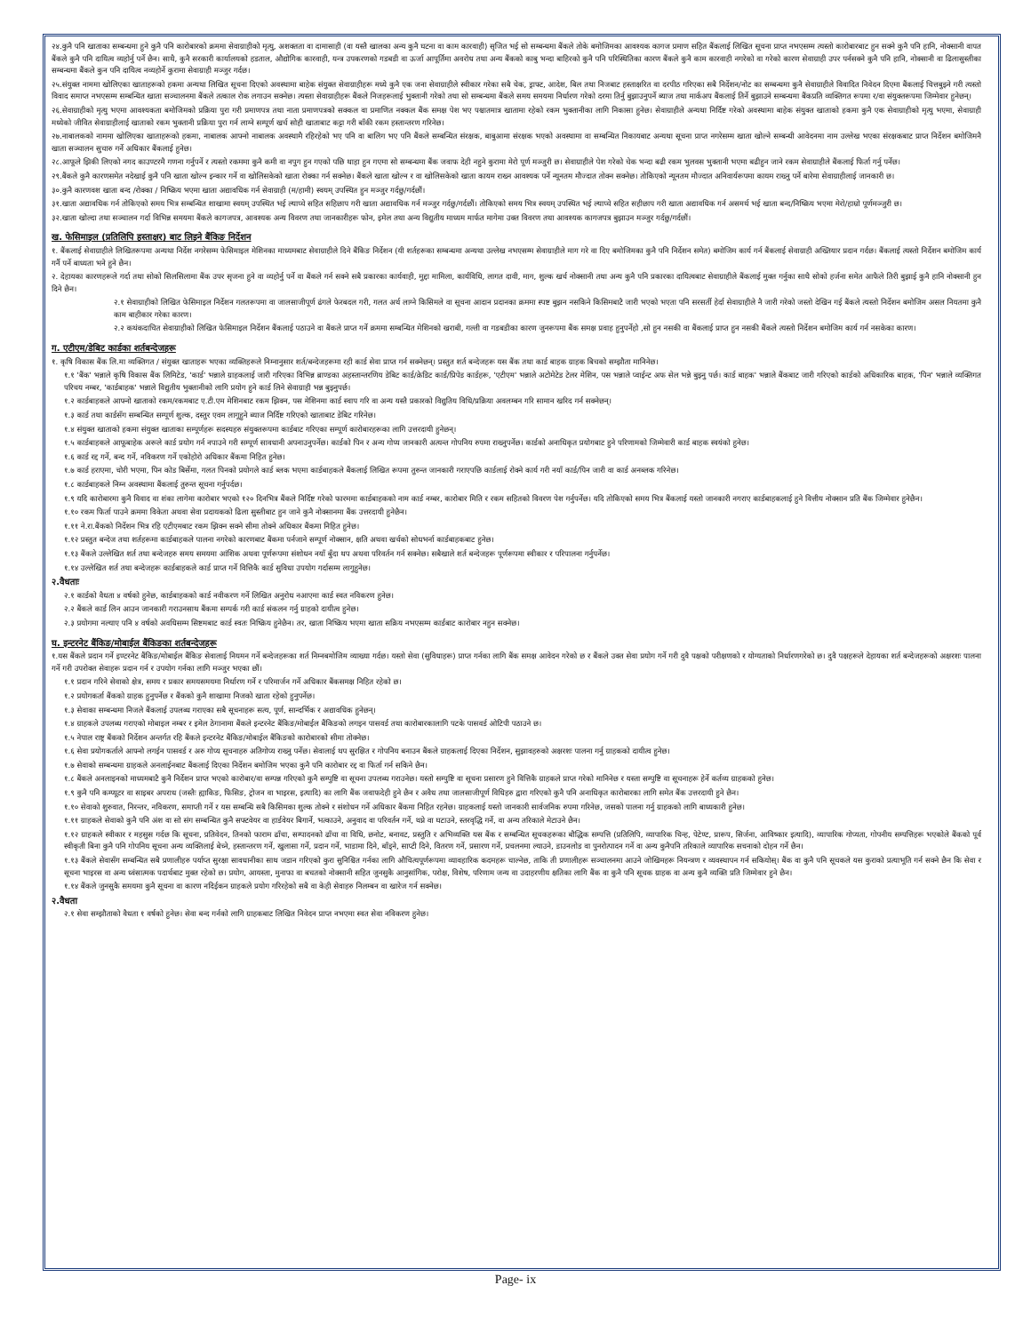२४.कुनै पनि खाताका सम्बन्धमा हुने कुनै पनि कारोबारको क्रममा सेवाग्राहीको मृत्यु, अशक्तता वा दामासाही (वा यस्तै खालका अन्य कुनै घटना वा काम कारवाही) सृजित भई सो सम्बन्धमा बैंकले तोके बमोजिमका आवश्यक कागज प्रमाण सहित बैंकलाई लिखित सूचना प्राप्त नभएसम्म त्यस्तो कारोबारबाट हुन सक्ने कुनै पनि हानि, नोक्सानी वापत बैंकले कुनै पनि दायित्व व्यहोर्नु पर्ने छैन। साथै, कुनै सरकारी कार्यालयको हडताल, औद्योगिक कारवाही, यन्त्र उपकरणको गडबडी वा ऊर्जा आपूर्तिमा अवरोध तथा अन्य बैंकको काबु भन्दा बाहिरको कुनै पनि परिस्थितिका कारण बैंकले कुनै काम कारवाही नगरेको वा गरेको कारण सेवाग्राही उपर पर्नसक्ने कुनै पनि हानि, नोक्सानी वा ढिलासुस्तीका सम्बन्धमा बैंकले कुन पनि दायित्व नव्यहोर्ने कुरामा सेवाग्राही मञ्जुर गर्दछ।
२५.संयुक्त नाममा खोलिएका खाताहरूको हकमा अन्यथा लिखित सूचना दिएको अवस्थामा बाहेक संयुक्त सेवाग्राहीहरू मध्ये कुनै एक जना सेवाग्राहीले स्वीकार गरेका सबै चेक, ड्राफ्ट, आदेश, बिल तथा निजबाट हस्ताक्षरित वा दरपीठ गरिएका सबै निर्देशन/नोट का सम्बन्धमा कुनै सेवाग्राहीले विवादित निवेदन दिएमा बैंकलाई चित्तबुझ्ने गरी त्यस्तो विवाद समाप्त नभएसम्म सम्बन्धित खाता सञ्चालनमा बैंकले तत्काल रोक लगाउन सक्नेछ। त्यस्ता सेवाग्राहीहरू बैंकले निजहरूलाई भुक्तानी गरेको तथा सो सम्बन्धमा बैंकले समय समयमा निर्धारण गरेको दरमा तिर्नु बुझाउनुपर्ने ब्याज तथा मार्कअप बैंकलाई तिर्ने बुझाउने सम्बन्धमा बैंकप्रति व्यक्तिगत रूपमा र/वा संयुक्तरूपमा जिम्मेवार हुनेछन्।
२६.सेवाग्राहीको मृत्यु भएमा आवश्यकता बमोजिमको प्रक्रिया पुरा गरी प्रमाणपत्र तथा नाता प्रमाणपत्रको सक्कल वा प्रमाणित नक्कल बैंक समक्ष पेश भए पश्चातमात्र खातामा रहेको रकम भुक्तानीका लागि निकासा हुनेछ। सेवाग्राहीले अन्यथा निर्दिष्ट गरेको अवस्थामा बाहेक संयुक्त खाताको हकमा कुनै एक सेवाग्राहीको मृत्यु भएमा, सेवाग्राही मध्येको जीवित सेवाग्राहीलाई खाताको रकम भुक्तानी प्रक्रिया पुरा गर्न लाग्ने सम्पूर्ण खर्च सोही खाताबाट कट्टा गरी बाँकी रकम हस्तान्तरण गरिनेछ।
२७.नाबालकको नाममा खोलिएका खाताहरूको हकमा, नाबालक आफ्नो नाबालक अवस्थामै रहिरहेको भए पनि वा बालिग भए पनि बैंकले सम्बन्धित संरक्षक, बाबुआमा संरक्षक भएको अवस्थामा वा सम्बन्धित निकायबाट अन्यथा सूचना प्राप्त नगरेसम्म खाता खोल्ने सम्बन्धी आवेदनमा नाम उल्लेख भएका संरक्षकबाट प्राप्त निर्देशन बमोजिमनै खाता सञ्चालन सुचारु गर्ने अधिकार बैंकलाई हुनेछ।
२८.आफूले झिकी लिएको नगद काउण्टरमै गणना गर्नुपर्ने र त्यस्तो रकममा कुनै कमी वा नपुग हुन गएको पछि थाहा हुन गएमा सो सम्बन्धमा बैंक जवाफ देही नहुने कुरामा मेरो पूर्ण मञ्जुरी छ। सेवाग्राहीले पेश गरेको चेक भन्दा बढी रकम भुलवस भुक्तानी भएमा बढीहुन जाने रकम सेवाग्राहीले बैंकलाई फिर्ता गर्नु पर्नेछ।
२९.बैंकले कुनै कारणसमेत नदेखाई कुनै पनि खाता खोल्न इन्कार गर्ने वा खोलिसकेको खाता रोक्का गर्न सक्नेछ। बैंकले खाता खोल्न र वा खोलिसकेको खाता कायम राख्न आवश्यक पर्ने न्यूनतम मौज्दात तोक्न सक्नेछ। तोकिएको न्यूनतम मौज्दात अनिवार्यरूपमा कायम राख्नु पर्ने बारेमा सेवाग्राहीलाई जानकारी छ।
३०.कुनै कारणवश खाता बन्द /रोक्का / निष्क्रिय भएमा खाता अद्यावधिक गर्न सेवाग्राही (म/हामी) स्वयम् उपस्थित हुन मञ्जुर गर्दछु/गर्दछौं।
३१.खाता अद्यावधिक गर्न तोकिएको समय भित्र सम्बन्धित शाखामा स्वयम् उपस्थित भई ल्याप्चे सहित सहिछाप गरी खाता अद्यावधिक गर्न मञ्जुर गर्दछु/गर्दछौं। तोकिएको समय भित्र स्वयम् उपस्थित भई ल्याप्चे सहित सहीछाप गरी खाता अद्यावधिक गर्न असमर्थ भई खाता बन्द/निष्क्रिय भएमा मेरो/हाम्रो पूर्णमञ्जुरी छ।
३२.खाता खोल्दा तथा सञ्चालन गर्दा विभिन्न समयमा बैंकले कागजपत्र, आवश्यक अन्य विवरण तथा जानकारीहरू फोन, इमेल तथा अन्य विद्युतीय माध्यम मार्फत मागेमा उक्त विवरण तथा आवश्यक कागजपत्र बुझाउन मञ्जुर गर्दछु/गर्दछौं।
ख. फेसिमाइल (प्रतिलिपि हस्ताक्षर) बाट लिइने बैंकिङ निर्देशन
१. बैंकलाई सेवाग्राहीले लिखितरूपमा अन्यथा निर्देश नगरेसम्म फेसिमाइल मेशिनका माध्यमबाट सेवाग्राहीले दिने बैंकिङ निर्देशन (यी शर्तहरूका सम्बन्धमा अन्यथा उल्लेख नभएसम्म सेवाग्राहीले माग गरे वा दिए बमोजिमका कुनै पनि निर्देशन समेत) बमोजिम कार्य गर्न बैंकलाई सेवाग्राही अख्तियार प्रदान गर्दछ। बैंकलाई त्यस्तो निर्देशन बमोजिम कार्य गर्नै पर्ने बाध्यता भने हुने छैन।
२. देहायका कारणहरूले गर्दा तथा सोको सिलसिलामा बैंक उपर सृजना हुने वा व्यहोर्नु पर्ने वा बैंकले गर्न सक्ने सबै प्रकारका कार्यवाही, मुद्दा मामिला, कार्यविधि, लागत दावी, माग, शुल्क खर्च नोक्सानी तथा अन्य कुनै पनि प्रकारका दायित्वबाट सेवाग्राहीले बैंकलाई मुक्त गर्नुका साथै सोको हर्जना समेत आफैले तिरी बुझाई कुनै हानि नोक्सानी हुन दिने छैन।
२.१ सेवाग्राहीको लिखित फेसिमाइल निर्देशन गलतरूपमा वा जालसाजीपूर्ण ढंगले फेरबदल गरी, गलत अर्थ लाग्ने किसिमले वा सूचना आदान प्रदानका क्रममा स्पष्ट बुझन नसकिने किसिमबाटै जारी भएको भएता पनि सरसर्ती हेर्दा सेवाग्राहीले नै जारी गरेको जस्तो देखिन गई बैंकले त्यस्तो निर्देशन बमोजिम असल नियतमा कुनै काम बाहीकार गरेका कारण।
२.२ कथंकदाचित सेवाग्राहीको लिखित फेसिमाइल निर्देशन बैंकलाई पठाउने वा बैंकले प्राप्त गर्ने क्रममा सम्बन्धित मेशिनको खराबी, गल्ती वा गडबडीका कारण जुनरूपमा बैंक समक्ष प्रवाह हुनुपर्नेहो ,सो हुन नसकी वा बैंकलाई प्राप्त हुन नसकी बैंकले त्यस्तो निर्देशन बमोजिम कार्य गर्न नसकेका कारण।
ग. एटीएम/डेबिट कार्डका शर्तबन्देजहरू
१. कृषि विकास बैंक लि.मा व्यक्तिगत / संयुक्त खाताहरू भएका व्यक्तिहरूले निम्नानुसार शर्त/बन्देजहरूमा रही कार्ड सेवा प्राप्त गर्न सक्नेछन्। प्रस्तुत शर्त बन्देजहरू यस बैंक तथा कार्ड बाहक ग्राहक बिचको सम्झौता मानिनेछ।
१.१ 'बैंक' भन्नाले कृषि विकास बैंक लिमिटेड, 'कार्ड' भन्नाले ग्राहकलाई जारी गरिएका विभिन्न ब्राण्डका अहस्तान्तरणिय डेबिट कार्ड/क्रेडिट कार्ड/प्रिपेड कार्डहरू, 'एटीएम' भन्नाले अटोमेटेड टेलर मेशिन, पस भन्नाले प्वाईन्ट अफ सेल भन्ने बुझ्नु पर्छ। कार्ड बाहक' भन्नाले बैंकबाट जारी गरिएको कार्डको अधिकारिक बाहक, 'पिन' भन्नाले व्यक्तिगत परिचय नम्बर, 'कार्डबाहक' भन्नाले विद्युतीय भुक्तानीको लागि प्रयोग हुने कार्ड लिने सेवाग्राही भन्न बुझ्नुपर्छ।
१.२ कार्डबाहकले आफ्नो खाताको रकम/रकमबाट ए.टी.एम मेशिनबाट रकम झिक्न, पस मेशिनमा कार्ड स्वाप गरि वा अन्य यस्तै प्रकारको विद्युतिय विधि/प्रक्रिया अवलम्बन गरि सामान खरिद गर्न सक्नेछन्।
१.३ कार्ड तथा कार्डसँग सम्बन्धित सम्पूर्ण शुल्क, दस्तुर एवम लागूहुने ब्याज निर्दिष्ट गरिएको खाताबाट डेबिट गरिनेछ।
१.४ संयुक्त खाताको हकमा संयुक्त खाताका सम्पूर्णहरू सदस्यहरु संयुक्तरूपमा कार्डबाट गरिएका सम्पूर्ण कारोबारहरूका लागि उत्तरदायी हुनेछन्।
१.५ कार्डबाहकले आफूबाहेक अरूले कार्ड प्रयोग गर्न नपाउने गरी सम्पूर्ण सावधानी अपनाउनुपर्नेछ। कार्डको पिन र अन्य गोप्य जानकारी अत्यन्त गोपनिय रुपमा राख्नुपर्नेछ। कार्डको अनाधिकृत प्रयोगबाट हुने परिणामको जिम्मेवारी कार्ड बाहक स्वयंको हुनेछ।
१.६ कार्ड रद्द गर्ने, बन्द गर्ने, नविकरण गर्ने एकोहोरो अधिकार बैंकमा निहित हुनेछ।
१.७ कार्ड हराएमा, चोरी भएमा, पिन कोड बिर्सेमा, गलत पिनको प्रयोगले कार्ड ब्लक भएमा कार्डबाहकले बैंकलाई लिखित रूपमा तुरुन्त जानकारी गराएपछि कार्डलाई रोक्ने कार्य गरी नयाँ कार्ड/पिन जारी वा कार्ड अनब्लक गरिनेछ।
१.८ कार्डबाहकले निम्न अवस्थामा बैंकलाई तुरुन्त सूचना गर्नुपर्दछ।
१.९ यदि कारोबारमा कुनै विवाद वा शंका लागेमा कारोबार भएको १२० दिनभित्र बैंकले निर्दिष्ट गरेको फारममा कार्डबाहकको नाम कार्ड नम्बर, कारोबार मिति र रकम सहितको विवरण पेश गर्नुपर्नेछ। यदि तोकिएको समय भित्र बैंकलाई यस्तो जानकारी नगराए कार्डबाहकलाई हुने वित्तीय नोक्सान प्रति बैंक जिम्मेवार हुनेछैन।
१.१० रकम फिर्ता पाउने क्रममा विकेता अथवा सेवा प्रदायकको ढिला सुस्तीबाट हुन जाने कुनै नोक्सानमा बैंक उत्तरदायी हुनेछैन।
१.११ ने.रा.बैंकको निर्देशन भित्र रहि एटीएमबाट रकम झिक्न सक्ने सीमा तोक्ने अधिकार बैंकमा निहित हुनेछ।
१.१२ प्रस्तुत बन्देज तथा शर्तहरूमा कार्डबाहकले पालना नगरेको कारणबाट बैंकमा पर्नजाने सम्पूर्ण नोक्सान, क्षति अथवा खर्चको सोधभर्ना कार्डबाहकबाट हुनेछ।
१.१३ बैंकले उल्लेखित शर्त तथा बन्देजहरु समय समयमा आंशिक अथवा पूर्णरूपमा संशोधन नयाँ बुँदा थप अथवा परिवर्तन गर्न सक्नेछ। सबैखाले शर्त बन्देजहरू पूर्णरूपमा स्वीकार र परिपालना गर्नुपर्नेछ।
१.१४ उल्लेखित शर्त तथा बन्देजहरू कार्डबाहकले कार्ड प्राप्त गर्ने वित्तिकै कार्ड सुविधा उपयोग गर्दासम्म लागुहुनेछ।
२.वैधताः
२.१ कार्डको वैधता ४ वर्षको हुनेछ, कार्डबाहकको कार्ड नवीकरण गर्ने लिखित अनुरोध नआएमा कार्ड स्वत नविकरण हुनेछ।
२.२ बैंकले कार्ड लिन आउन जानकारी गराउनसाथ बैंकमा सम्पर्क गरी कार्ड संकलन गर्नु ग्राहको दायीत्व हुनेछ।
२.३ प्रयोगमा नल्याए पनि ४ वर्षको अवधिसम्म सिष्टमबाट कार्ड स्वतः निष्क्रिय हुनेछैन। तर, खाता निष्क्रिय भएमा खाता सक्रिय नभएसम्म कार्डबाट कारोबार नहुन सक्नेछ।
घ. इन्टरनेट बैंकिङ/मोबाईल बैंकिङका शर्तबन्देजहरू
१.यस बैंकले प्रदान गर्ने इण्टरनेट बैंकिङ/मोबाईल बैंकिङ सेवालाई नियमन गर्ने बन्देजहरूका शर्त निम्नबमोजिम व्याख्या गर्दछ। यस्तो सेवा (सुविधाहरू) प्राप्त गर्नका लागि बैंक समक्ष आवेदन गरेको छ र बैंकले उक्त सेवा प्रयोग गर्ने गरी दुवै पक्षको परीक्षणको र योग्यताको निर्धारणगरेको छ। दुवै पक्षहरूले देहायका शर्त बन्देजहरूको अक्षरशः पालना गर्ने गरी उपरोक्त सेवाहरू प्रदान गर्न र उपयोग गर्नका लागि मञ्जुर भएका छौं।
१.१ प्रदान गरिने सेवाको क्षेत्र, समय र प्रकार समयसमयमा निर्धारण गर्ने र परिमार्जन गर्ने अधिकार बैंकसमक्ष निहित रहेको छ।
१.२ प्रयोगकर्ता बैंकको ग्राहक हुनुपर्नेछ र बैंकको कुनै शाखामा निजको खाता रहेको हुनुपर्नेछ।
१.३ सेवाका सम्बन्धमा निजले बैंकलाई उपलब्ध गराएका सबै सूचनाहरू सत्य, पूर्ण, सान्दर्भिक र अद्यावधिक हुनेछन्।
१.४ ग्राहकले उपलब्ध गराएको मोबाइल नम्बर र इमेल ठेगानामा बैंकले इन्टरनेट बैंकिङ/मोबाईल बैंकिङको लगइन पासवर्ड तथा कारोबारकालागि पटके पासवर्ड ओटिपी पठाउने छ।
१.५ नेपाल राष्ट्र बैंकको निर्देशन अन्तर्गत रहि बैंकले इन्टरनेट बैंकिङ/मोबाईल बैंकिङको कारोबारको सीमा तोक्नेछ।
१.६ सेवा प्रयोगकर्ताले आफ्नो लगईन पासवर्ड र अरु गोप्य सूचनाहरु अतिगोप्य राख्नु पर्नेछ। सेवालाई थप सुरक्षित र गोपनिय बनाउन बैंकले ग्राहकलाई दिएका निर्देशन, सुझावहरुको अक्षरशः पालना गर्नु ग्राहकको दायीत्व हुनेछ।
१.७ सेवाको सम्बन्धमा ग्राहकले अनलाईनबाट बैंकलाई दिएका निर्देशन बमोजिम भएका कुनै पनि कारोबार रद्द वा फिर्ता गर्न सकिने छैन।
१.८ बैंकले अनलाइनको माध्यमबाटै कुनै निर्देशन प्राप्त भएको कारोबार/वा सम्पन्न गरिएको कुनै सम्पुष्टि वा सूचना उपलब्ध गराउनेछ। यस्तो सम्पुष्टि वा सूचना प्रसारण हुने वित्तिकै ग्राहकले प्राप्त गरेको मानिनेछ र यस्ता सम्पुष्टि वा सूचनाहरू हेर्ने कर्तव्य ग्राहकको हुनेछ।
१.९ कुनै पनि कम्प्यूटर वा साइबर अपराध (जस्तैः ह्याकिङ, फिसिङ, ट्रोजन वा भाइरस, इत्यादि) का लागि बैंक जवाफदेही हुने छैन र अवैध तथा जालसाजीपूर्ण विधिहरु द्वारा गरिएको कुनै पनि अनाधिकृत कारोबारका लागि समेत बैंक उत्तरदायी हुने छैन।
१.१० सेवाको शुरुवात, निरन्तर, नविकरण, समाप्ती गर्ने र यस सम्बन्धि सबै किसिमका शुल्क तोक्ने र संशोधन गर्ने अधिकार बैंकमा निहित रहनेछ। ग्राहकलाई यस्तो जानकारी सार्वजनिक रुपमा गरिनेछ, जसको पालना गर्नु ग्राहकको लागि बाध्यकारी हुनेछ।
१.११ ग्राहकले सेवाको कुनै पनि अंश वा सो संग सम्बन्धित कुनै सफ्टवेयर वा हार्डवेयर बिगार्ने, भत्काउने, अनुवाद वा परिवर्तन गर्ने, थप्ने वा घटाउने, स्तरवृद्धि गर्ने, वा अन्य तरिकाले मेटाउने छैन।
१.१२ ग्राहकले स्वीकार र महसुस गर्दछ कि सूचना, प्रतिवेदन, तिनको फाराम ढाँचा, सम्पादनको ढाँचा वा विधि, छनोट, बनावट, प्रस्तुति र अभिव्यक्ति यस बैंक र सम्बन्धित सूचकहरूका बौद्धिक सम्पत्ति (प्रतिलिपि, व्यापारिक चिन्ह, पेटेण्ट, प्रारूप, सिर्जना, आविष्कार इत्यादि), व्यापारिक गोप्यता, गोपनीय सम्पत्तिहरू भएकोले बैंकको पूर्व स्वीकृती बिना कुनै पनि गोपनिय सूचना अन्य व्यक्तिलाई बेच्ने, हस्तान्तरण गर्ने, खुलासा गर्ने, प्रदान गर्ने, भाडामा दिने, बाँड्ने, साप्टी दिने, वितरण गर्ने, प्रसारण गर्ने, प्रचलनमा ल्याउने, डाउनलोड वा पुनरोत्पादन गर्ने वा अन्य कुनैपनि तरिकाले व्यापारिक सचनाको दोहन गर्ने छैन।
१.१३ बैंकले सेवासँग सम्बन्धित सबै प्रणालीहरु पर्याप्त सुरक्षा सावधानीका साथ जडान गरिएको कुरा सुनिश्चित गर्नका लागि औचित्यपूर्णरूपमा व्यावहारिक कदमहरू चाल्नेछ, ताकि ती प्रणालीहरू सञ्चालनमा आउने जोखिमहरू नियन्त्रण र व्यवस्थापन गर्न सकियोस्। बैंक वा कुनै पनि सूचकले यस कुराको प्रत्याभूति गर्न सक्ने छैन कि सेवा र सूचना भाइरस वा अन्य ध्वंसात्मक पदार्थबाट मुक्त रहेको छ। प्रयोग, आयस्ता, मुनाफा वा बचतको नोक्सानी सहित जुनसुकै आनुसांगिक, परोक्ष, विशेष, परिणाम जन्य वा उदाहरणीय क्षतिका लागि बैंक वा कुनै पनि सूचक ग्राहक वा अन्य कुनै व्यक्ति प्रति जिम्मेवार हुने छैन।
१.१४ बैंकले जुनसुकै समयमा कुनै सूचना वा कारण नदिईकन ग्राहकले प्रयोग गरिरहेको सबै वा केही सेवाहरु निलम्बन वा खारेज गर्न सक्नेछ।
२.वैधता
२.१ सेवा सम्झौताको वैधता १ वर्षको हुनेछ। सेवा बन्द गर्नको लागि ग्राहकबाट लिखित निवेदन प्राप्त नभएमा स्वत सेवा नविकरण हुनेछ।
Page- ix